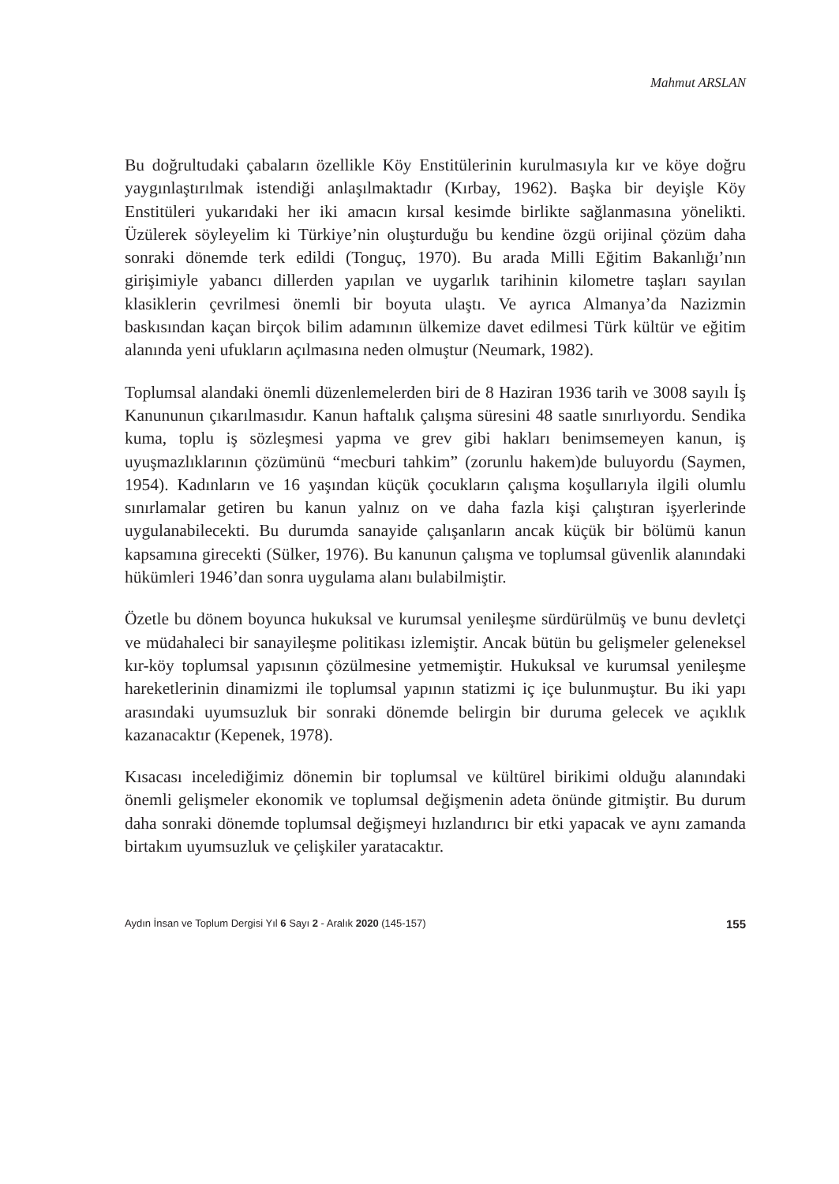Mahmut ARSLAN
Bu doğrultudaki çabaların özellikle Köy Enstitülerinin kurulmasıyla kır ve köye doğru yaygınlaştırılmak istendiği anlaşılmaktadır (Kırbay, 1962). Başka bir deyişle Köy Enstitüleri yukarıdaki her iki amacın kırsal kesimde birlikte sağlanmasına yönelikti. Üzülerek söyleyelim ki Türkiye’nin oluşturduğu bu kendine özgü orijinal çözüm daha sonraki dönemde terk edildi (Tonguç, 1970). Bu arada Milli Eğitim Bakanlığı’nın girişimiyle yabancı dillerden yapılan ve uygarlık tarihinin kilometre taşları sayılan klasiklerin çevrilmesi önemli bir boyuta ulaştı. Ve ayrıca Almanya’da Nazizmin baskısından kaçan birçok bilim adamının ülkemize davet edilmesi Türk kültür ve eğitim alanında yeni ufukların açılmasına neden olmuştur (Neumark, 1982).
Toplumsal alandaki önemli düzenlemelerden biri de 8 Haziran 1936 tarih ve 3008 sayılı İş Kanununun çıkarılmasıdır. Kanun haftalık çalışma süresini 48 saatle sınırlıyordu. Sendika kuma, toplu iş sözleşmesi yapma ve grev gibi hakları benimsemeyen kanun, iş uyuşmazlıklarının çözümünü “mecburi tahkim” (zorunlu hakem)de buluyordu (Saymen, 1954). Kadınların ve 16 yaşından küçük çocukların çalışma koşullarıyla ilgili olumlu sınırlamalar getiren bu kanun yalnız on ve daha fazla kişi çalıştıran işyerlerinde uygulanabilecekti. Bu durumda sanayide çalışanların ancak küçük bir bölümü kanun kapsamına girecekti (Sülker, 1976). Bu kanunun çalışma ve toplumsal güvenlik alanındaki hükümleri 1946’dan sonra uygulama alanı bulabilmiştir.
Özetle bu dönem boyunca hukuksal ve kurumsal yenileşme sürdürülmüş ve bunu devletçi ve müdahaleci bir sanayileşme politikası izlemiştir. Ancak bütün bu gelişmeler geleneksel kır-köy toplumsal yapısının çözülmesine yetmemiştir. Hukuksal ve kurumsal yenileşme hareketlerinin dinamizmi ile toplumsal yapının statizmi iç içe bulunmuştur. Bu iki yapı arasındaki uyumsuzluk bir sonraki dönemde belirgin bir duruma gelecek ve açıklık kazanacaktır (Kepenek, 1978).
Kısacası incelediğimiz dönemin bir toplumsal ve kültürel birikimi olduğu alanındaki önemli gelişmeler ekonomik ve toplumsal değişmenin adeta önünde gitmiştir. Bu durum daha sonraki dönemde toplumsal değişmeyi hızlandırıcı bir etki yapacak ve aynı zamanda birtakım uyumsuzluk ve çelişkiler yaratacaktır.
Aydın İnsan ve Toplum Dergisi Yıl 6 Sayı 2 - Aralık 2020 (145-157) 155